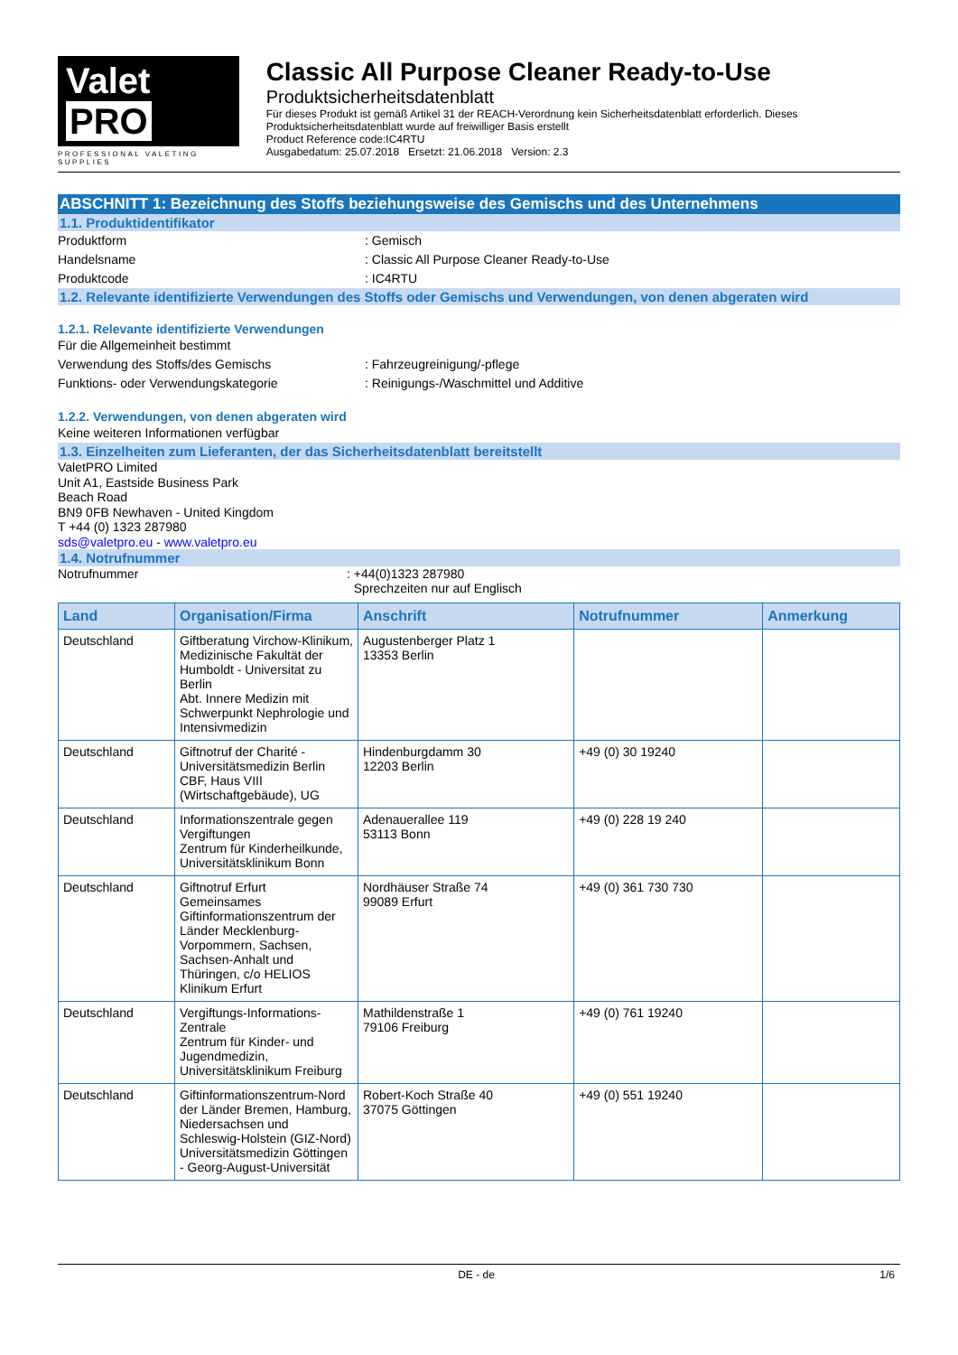Valet PRO
PROFESSIONAL VALETING SUPPLIES
Classic All Purpose Cleaner Ready-to-Use
Produktsicherheitsdatenblatt
Für dieses Produkt ist gemäß Artikel 31 der REACH-Verordnung kein Sicherheitsdatenblatt erforderlich. Dieses Produktsicherheitsdatenblatt wurde auf freiwilliger Basis erstellt
Product Reference code:IC4RTU
Ausgabedatum: 25.07.2018 Ersetzt: 21.06.2018 Version: 2.3
ABSCHNITT 1: Bezeichnung des Stoffs beziehungsweise des Gemischs und des Unternehmens
1.1. Produktidentifikator
Produktform : Gemisch
Handelsname : Classic All Purpose Cleaner Ready-to-Use
Produktcode : IC4RTU
1.2. Relevante identifizierte Verwendungen des Stoffs oder Gemischs und Verwendungen, von denen abgeraten wird
1.2.1. Relevante identifizierte Verwendungen
Für die Allgemeinheit bestimmt
Verwendung des Stoffs/des Gemischs : Fahrzeugreinigung/-pflege
Funktions- oder Verwendungskategorie : Reinigungs-/Waschmittel und Additive
1.2.2. Verwendungen, von denen abgeraten wird
Keine weiteren Informationen verfügbar
1.3. Einzelheiten zum Lieferanten, der das Sicherheitsdatenblatt bereitstellt
ValetPRO Limited
Unit A1, Eastside Business Park
Beach Road
BN9 0FB Newhaven - United Kingdom
T +44 (0) 1323 287980
sds@valetpro.eu - www.valetpro.eu
1.4. Notrufnummer
Notrufnummer : +44(0)1323 287980
Sprechzeiten nur auf Englisch
| Land | Organisation/Firma | Anschrift | Notrufnummer | Anmerkung |
| --- | --- | --- | --- | --- |
| Deutschland | Giftberatung Virchow-Klinikum, Medizinische Fakultät der Humboldt - Universitat zu Berlin Abt. Innere Medizin mit Schwerpunkt Nephrologie und Intensivmedizin | Augustenberger Platz 1 13353 Berlin | | |
| Deutschland | Giftnotruf der Charité - Universitätsmedizin Berlin CBF, Haus VIII (Wirtschaftgebäude), UG | Hindenburgdamm 30 12203 Berlin | +49 (0) 30 19240 | |
| Deutschland | Informationszentrale gegen Vergiftungen Zentrum für Kinderheilkunde, Universitätsklinikum Bonn | Adenauerallee 119 53113 Bonn | +49 (0) 228 19 240 | |
| Deutschland | Giftnotruf Erfurt Gemeinsames Giftinformationszentrum der Länder Mecklenburg-Vorpommern, Sachsen, Sachsen-Anhalt und Thüringen, c/o HELIOS Klinikum Erfurt | Nordhäuser Straße 74 99089 Erfurt | +49 (0) 361 730 730 | |
| Deutschland | Vergiftungs-Informations-Zentrale Zentrum für Kinder- und Jugendmedizin, Universitätsklinikum Freiburg | Mathildenstraße 1 79106 Freiburg | +49 (0) 761 19240 | |
| Deutschland | Giftinformationszentrum-Nord der Länder Bremen, Hamburg, Niedersachsen und Schleswig-Holstein (GIZ-Nord) Universitätsmedizin Göttingen - Georg-August-Universität | Robert-Koch Straße 40 37075 Göttingen | +49 (0) 551 19240 | |
DE - de 1/6